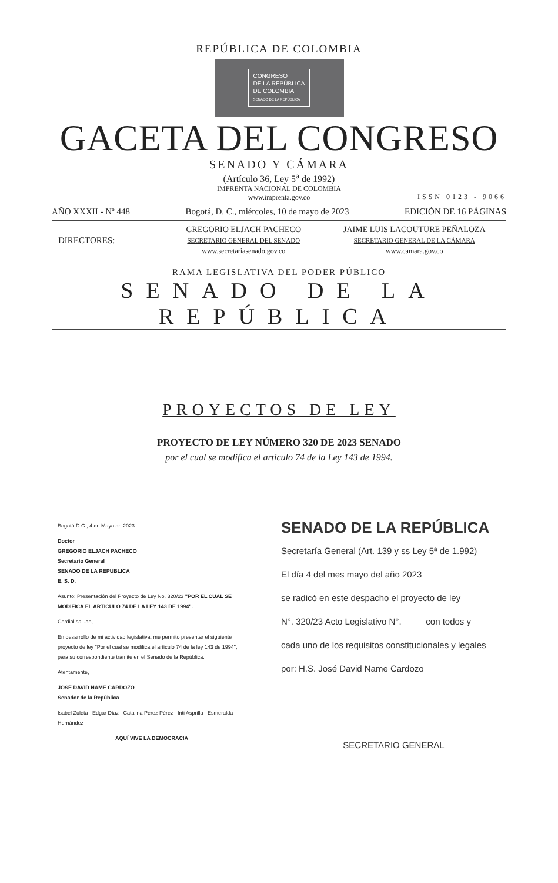REPÚBLICA DE COLOMBIA
CONGRESO
DE LA REPÚBLICA
DE COLOMBIA
SENADO DE LA REPÚBLICA
GACETA DEL CONGRESO
SENADO Y CÁMARA
(Artículo 36, Ley 5<sup>a</sup> de 1992)
IMPRENTA NACIONAL DE COLOMBIA
www.imprenta.gov.co
ISSN 0123 - 9066
AÑO XXXII - Nº 448 Bogotá, D. C., miércoles, 10 de mayo de 2023 EDICIÓN DE 16 PÁGINAS
DIRECTORES:
GREGORIO ELJACH PACHECO
SECRETARIO GENERAL DEL SENADO
www.secretariasenado.gov.co
JAIME LUIS LACOUTURE PEÑALOZA
SECRETARIO GENERAL DE LA CÁMARA
www.camara.gov.co
RAMA LEGISLATIVA DEL PODER PÚBLICO
SENADO DE LA REPÚBLICA
PROYECTOS DE LEY
PROYECTO DE LEY NÚMERO 320 DE 2023 SENADO
por el cual se modifica el artículo 74 de la Ley 143 de 1994.
Bogotá D.C., 4 de Mayo de 2023
Doctor
GREGORIO ELJACH PACHECO
Secretario General
SENADO DE LA REPUBLICA
E. S. D.
Asunto: Presentación del Proyecto de Ley No. 320/23 "POR EL CUAL SE MODIFICA EL ARTICULO 74 DE LA LEY 143 DE 1994".
Cordial saludo,
En desarrollo de mi actividad legislativa, me permito presentar el siguiente proyecto de ley "Por el cual se modifica el artículo 74 de la ley 143 de 1994", para su correspondiente trámite en el Senado de la República.
Atentamente,
JOSÉ DAVID NAME CARDOZO
Senador de la República
Isabel Zuleta Edgar Díaz Catalina Pérez Pérez Inti Asprilla Esmeralda Hernández
AQUÍ VIVE LA DEMOCRACIA
SENADO DE LA REPÚBLICA
Secretaría General (Art. 139 y ss Ley 5ª de 1.992)
El día 4 del mes mayo del año 2023
se radicó en este despacho el proyecto de ley
N°. 320/23 Acto Legislativo N°. ____ con todos y
cada uno de los requisitos constitucionales y legales
por: H.S. José David Name Cardozo
SECRETARIO GENERAL